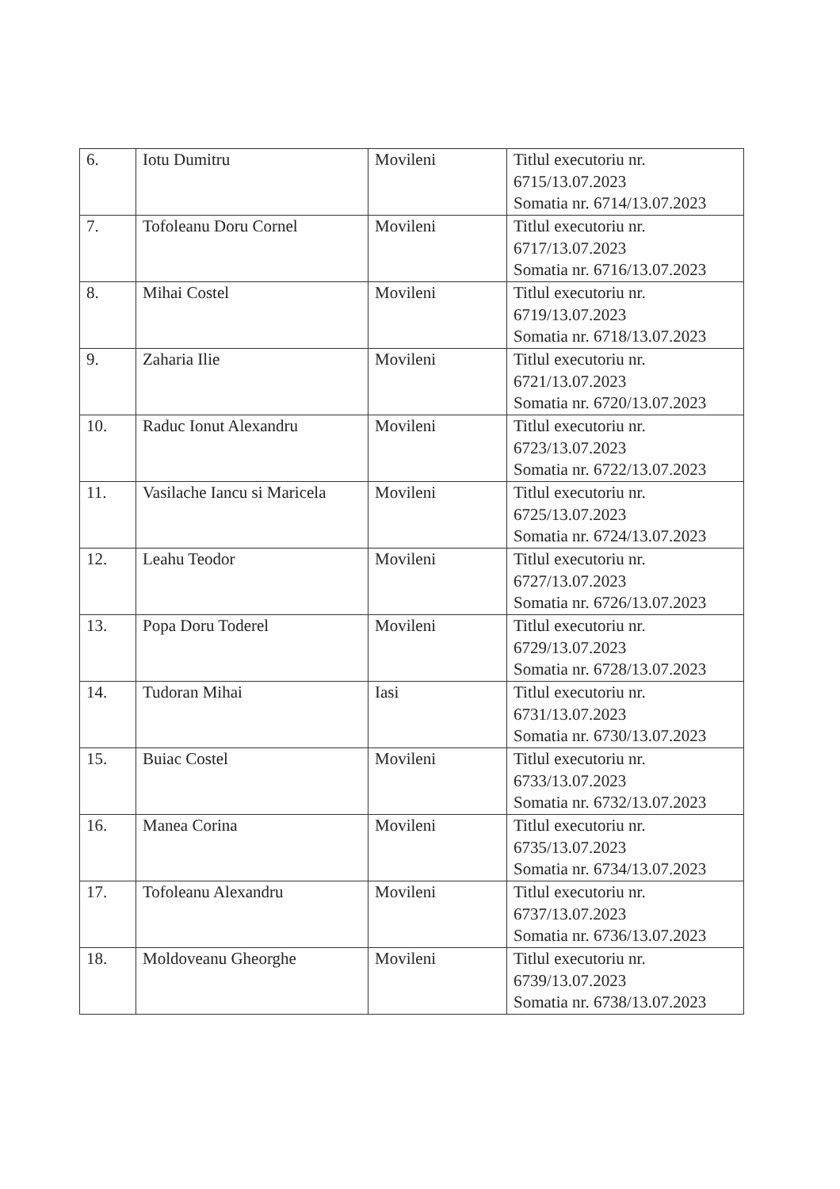| 6. | Iotu Dumitru | Movileni | Titlul executoriu nr. 6715/13.07.2023 Somatia nr. 6714/13.07.2023 |
| 7. | Tofoleanu Doru Cornel | Movileni | Titlul executoriu nr. 6717/13.07.2023 Somatia nr. 6716/13.07.2023 |
| 8. | Mihai Costel | Movileni | Titlul executoriu nr. 6719/13.07.2023 Somatia nr. 6718/13.07.2023 |
| 9. | Zaharia Ilie | Movileni | Titlul executoriu nr. 6721/13.07.2023 Somatia nr. 6720/13.07.2023 |
| 10. | Raduc Ionut Alexandru | Movileni | Titlul executoriu nr. 6723/13.07.2023 Somatia nr. 6722/13.07.2023 |
| 11. | Vasilache Iancu si Maricela | Movileni | Titlul executoriu nr. 6725/13.07.2023 Somatia nr. 6724/13.07.2023 |
| 12. | Leahu Teodor | Movileni | Titlul executoriu nr. 6727/13.07.2023 Somatia nr. 6726/13.07.2023 |
| 13. | Popa Doru Toderel | Movileni | Titlul executoriu nr. 6729/13.07.2023 Somatia nr. 6728/13.07.2023 |
| 14. | Tudoran Mihai | Iasi | Titlul executoriu nr. 6731/13.07.2023 Somatia nr. 6730/13.07.2023 |
| 15. | Buiac Costel | Movileni | Titlul executoriu nr. 6733/13.07.2023 Somatia nr. 6732/13.07.2023 |
| 16. | Manea Corina | Movileni | Titlul executoriu nr. 6735/13.07.2023 Somatia nr. 6734/13.07.2023 |
| 17. | Tofoleanu Alexandru | Movileni | Titlul executoriu nr. 6737/13.07.2023 Somatia nr. 6736/13.07.2023 |
| 18. | Moldoveanu Gheorghe | Movileni | Titlul executoriu nr. 6739/13.07.2023 Somatia nr. 6738/13.07.2023 |